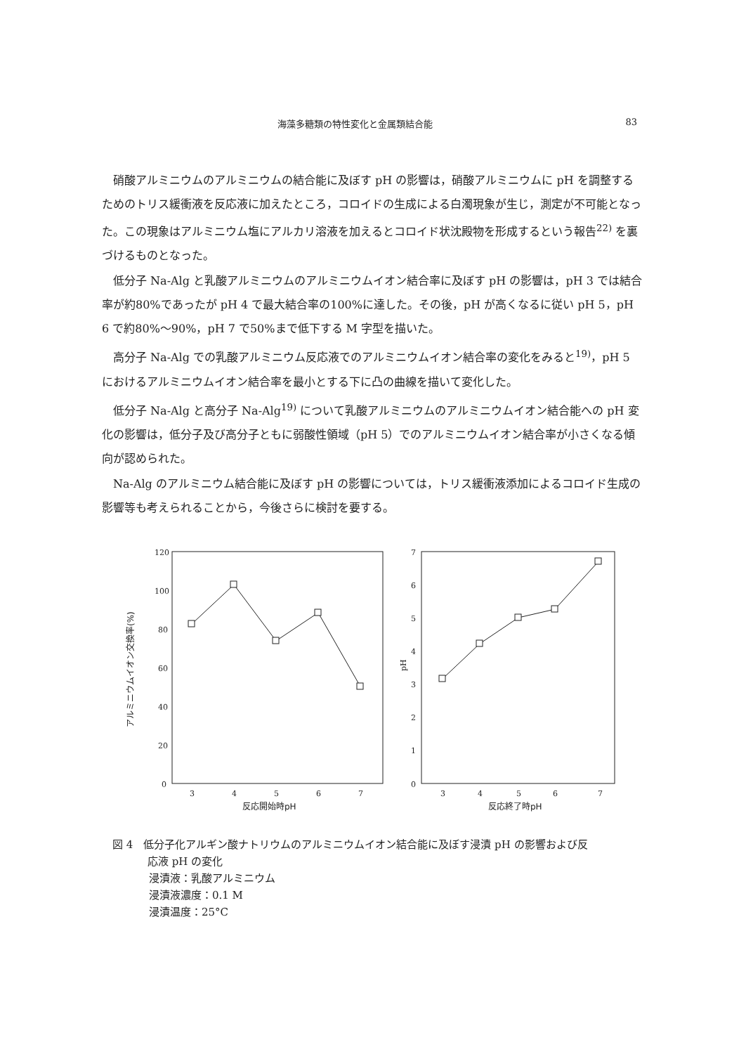海藻多糖類の特性変化と金属類結合能 83
硝酸アルミニウムのアルミニウムの結合能に及ぼす pH の影響は，硝酸アルミニウムに pH を調整するためのトリス緩衝液を反応液に加えたところ，コロイドの生成による白濁現象が生じ，測定が不可能となった。この現象はアルミニウム塩にアルカリ溶液を加えるとコロイド状沈殿物を形成するという報告<sup>22)</sup> を裏づけるものとなった。
低分子 Na-Alg と乳酸アルミニウムのアルミニウムイオン結合率に及ぼす pH の影響は，pH 3 では結合率が約80%であったが pH 4 で最大結合率の100%に達した。その後，pH が高くなるに従い pH 5，pH 6 で約80%～90%，pH 7 で50%まで低下する M 字型を描いた。
高分子 Na-Alg での乳酸アルミニウム反応液でのアルミニウムイオン結合率の変化をみると<sup>19)</sup>，pH 5 におけるアルミニウムイオン結合率を最小とする下に凸の曲線を描いて変化した。
低分子 Na-Alg と高分子 Na-Alg<sup>19)</sup> について乳酸アルミニウムのアルミニウムイオン結合能への pH 変化の影響は，低分子及び高分子ともに弱酸性領域（pH 5）でのアルミニウムイオン結合率が小さくなる傾向が認められた。
Na-Alg のアルミニウム結合能に及ぼす pH の影響については，トリス緩衝液添加によるコロイド生成の影響等も考えられることから，今後さらに検討を要する。
アルミニウムイオン交換率(%)
120
100
80
60
40
20
0
3
4
5
6
7
反応開始時pH
pH
7
6
5
4
3
2
1
0
3
4
5
6
7
反応終了時pH
図 4　低分子化アルギン酸ナトリウムのアルミニウムイオン結合能に及ぼす浸漬 pH の影響および反
応液 pH の変化
浸漬液：乳酸アルミニウム
浸漬液濃度：0.1 M
浸漬温度：25°C